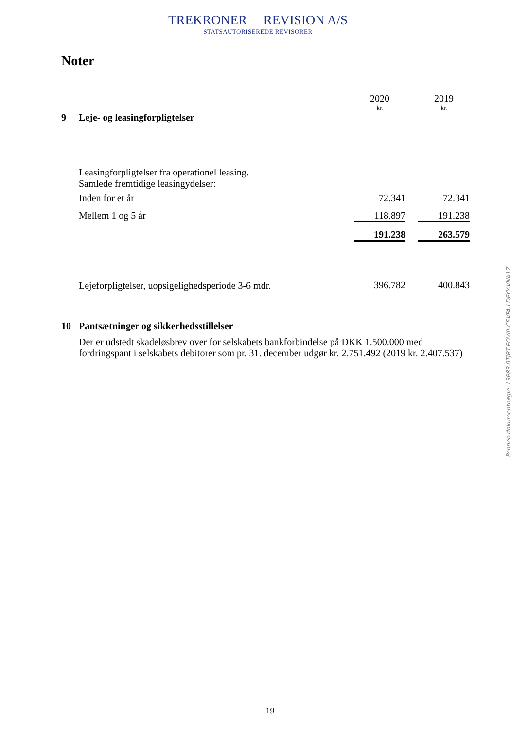TREKRONER REVISION A/S
STATSAUTORISEREDE REVISORER
Noter
| | | 2020 | | 2019 |
| | | kr. | | kr. |
| 9 | Leje- og leasingforpligtelser | | | |
| | Leasingforpligtelser fra operationel leasing. Samlede fremtidige leasingydelser: | | | |
| | Inden for et år | 72.341 | | 72.341 |
| | Mellem 1 og 5 år | 118.897 | | 191.238 |
| | | 191.238 | | 263.579 |
| | Lejeforpligtelser, uopsigelighedsperiode 3-6 mdr. | 396.782 | | 400.843 |
| 10 | Pantsætninger og sikkerhedsstillelser | | | |
| | Der er udstedt skadeløsbrev over for selskabets bankforbindelse på DKK 1.500.000 med fordringspant i selskabets debitorer som pr. 31. december udgør kr. 2.751.492 (2019 kr. 2.407.537) | | | |
Penneo dokumentnøgle: L3P83-0TJBT-FOVI0-C5VFA-LDPYY-VNA1Z
19